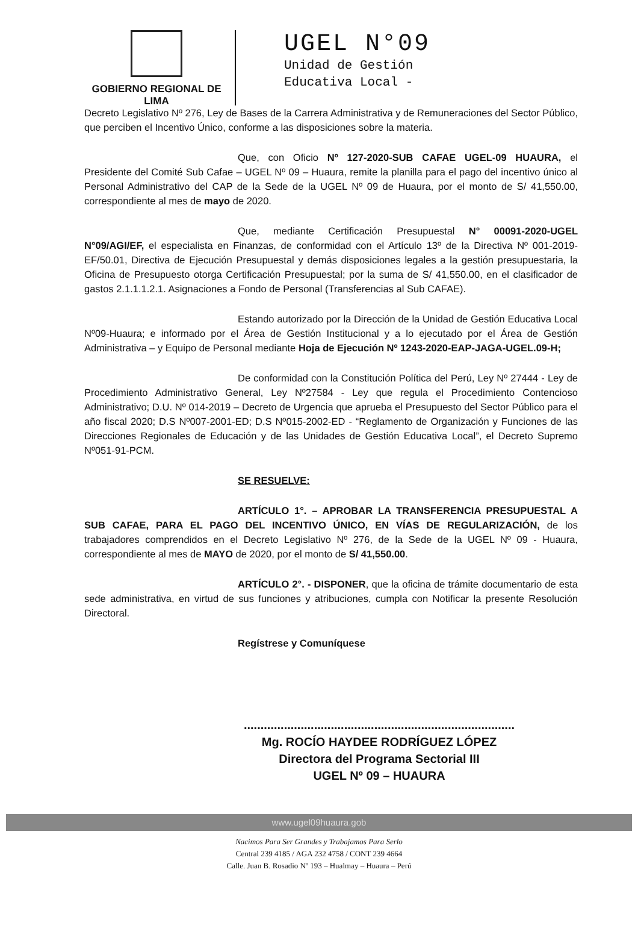GOBIERNO REGIONAL DE LIMA
UGEL N°09
Unidad de Gestión
Educativa Local -
Decreto Legislativo Nº 276, Ley de Bases de la Carrera Administrativa y de Remuneraciones del Sector Público, que perciben el Incentivo Único, conforme a las disposiciones sobre la materia.
Que, con Oficio Nº 127-2020-SUB CAFAE UGEL-09 HUAURA, el Presidente del Comité Sub Cafae – UGEL Nº 09 – Huaura, remite la planilla para el pago del incentivo único al Personal Administrativo del CAP de la Sede de la UGEL Nº 09 de Huaura, por el monto de S/ 41,550.00, correspondiente al mes de mayo de 2020.
Que, mediante Certificación Presupuestal N° 00091-2020-UGEL N°09/AGI/EF, el especialista en Finanzas, de conformidad con el Artículo 13º de la Directiva Nº 001-2019-EF/50.01, Directiva de Ejecución Presupuestal y demás disposiciones legales a la gestión presupuestaria, la Oficina de Presupuesto otorga Certificación Presupuestal; por la suma de S/ 41,550.00, en el clasificador de gastos 2.1.1.1.2.1. Asignaciones a Fondo de Personal (Transferencias al Sub CAFAE).
Estando autorizado por la Dirección de la Unidad de Gestión Educativa Local Nº09-Huaura; e informado por el Área de Gestión Institucional y a lo ejecutado por el Área de Gestión Administrativa – y Equipo de Personal mediante Hoja de Ejecución Nº 1243-2020-EAP-JAGA-UGEL.09-H;
De conformidad con la Constitución Política del Perú, Ley Nº 27444 - Ley de Procedimiento Administrativo General, Ley Nº27584 - Ley que regula el Procedimiento Contencioso Administrativo; D.U. Nº 014-2019 – Decreto de Urgencia que aprueba el Presupuesto del Sector Público para el año fiscal 2020; D.S Nº007-2001-ED; D.S Nº015-2002-ED - “Reglamento de Organización y Funciones de las Direcciones Regionales de Educación y de las Unidades de Gestión Educativa Local”, el Decreto Supremo Nº051-91-PCM.
SE RESUELVE:
ARTÍCULO 1°. – APROBAR LA TRANSFERENCIA PRESUPUESTAL A SUB CAFAE, PARA EL PAGO DEL INCENTIVO ÚNICO, EN VÍAS DE REGULARIZACIÓN, de los trabajadores comprendidos en el Decreto Legislativo Nº 276, de la Sede de la UGEL Nº 09 - Huaura, correspondiente al mes de MAYO de 2020, por el monto de S/ 41,550.00.
ARTÍCULO 2°. - DISPONER, que la oficina de trámite documentario de esta sede administrativa, en virtud de sus funciones y atribuciones, cumpla con Notificar la presente Resolución Directoral.
Regístrese y Comuníquese
.................................................................................
Mg. ROCÍO HAYDEE RODRÍGUEZ LÓPEZ
Directora del Programa Sectorial III
UGEL Nº 09 – HUAURA
www.ugel09huaura.gob
Nacimos Para Ser Grandes y Trabajamos Para Serlo
Central 239 4185 / AGA 232 4758 / CONT 239 4664
Calle. Juan B. Rosadio Nº 193 – Hualmay – Huaura – Perú